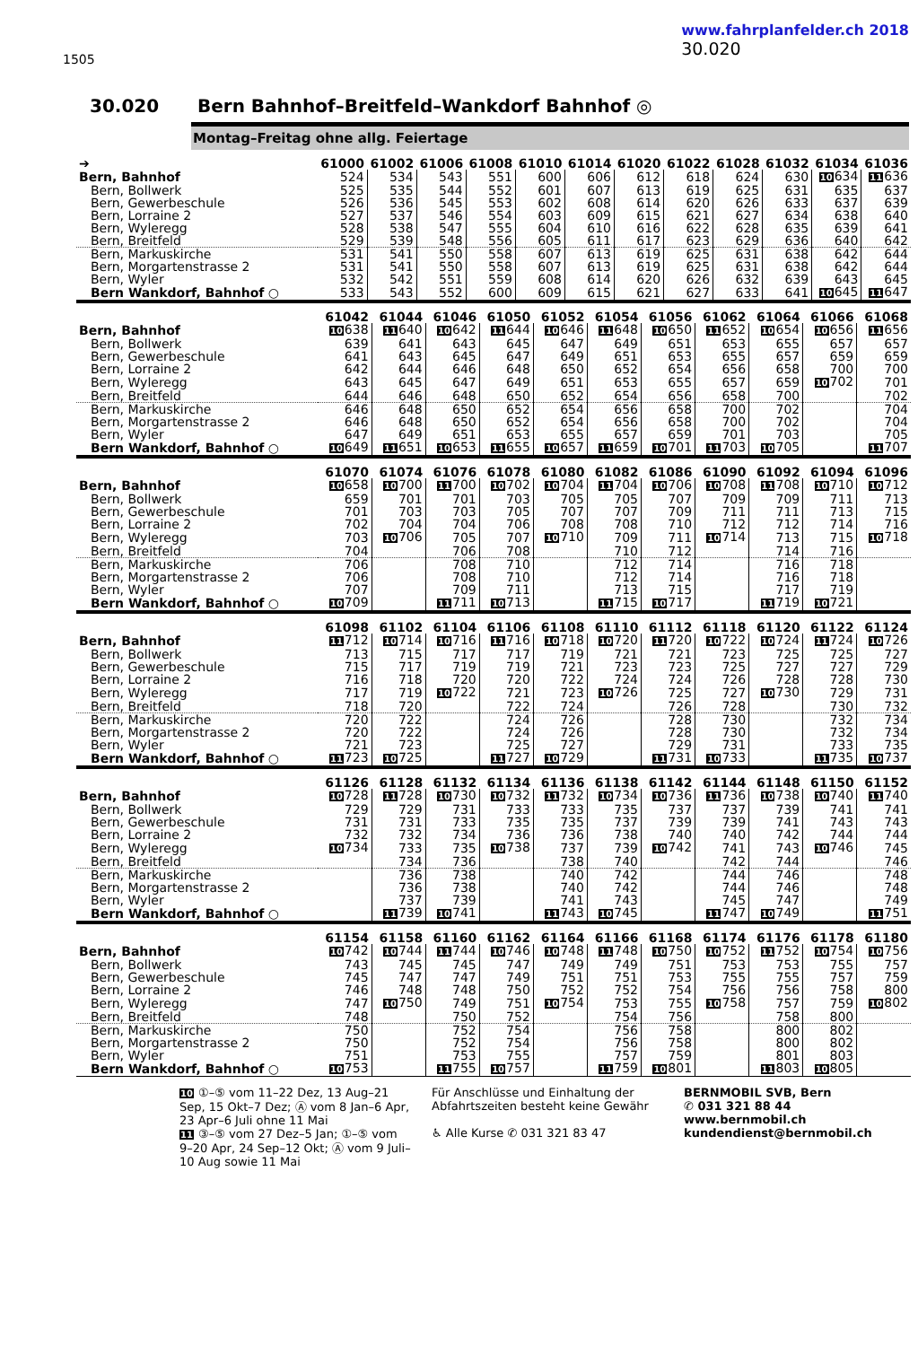1505
www.fahrplanfelder.ch 2018
30.020
30.020 Bern Bahnhof–Breitfeld–Wankdorf Bahnhof ◎
Montag–Freitag ohne allg. Feiertage
| ➔ | 61000 | 61002 | 61006 | 61008 | 61010 | 61014 | 61020 | 61022 | 61028 | 61032 | 61034 | 61036 |
| --- | --- | --- | --- | --- | --- | --- | --- | --- | --- | --- | --- | --- |
| Bern, Bahnhof | 524 | 534 | 543 | 551 | 600 | 606 | 612 | 618 | 624 | 630 | 10 634 | 11 636 |
| Bern, Bollwerk | 525 | 535 | 544 | 552 | 601 | 607 | 613 | 619 | 625 | 631 | 635 | 637 |
| Bern, Gewerbeschule | 526 | 536 | 545 | 553 | 602 | 608 | 614 | 620 | 626 | 633 | 637 | 639 |
| Bern, Lorraine 2 | 527 | 537 | 546 | 554 | 603 | 609 | 615 | 621 | 627 | 634 | 638 | 640 |
| Bern, Wyleregg | 528 | 538 | 547 | 555 | 604 | 610 | 616 | 622 | 628 | 635 | 639 | 641 |
| Bern, Breitfeld | 529 | 539 | 548 | 556 | 605 | 611 | 617 | 623 | 629 | 636 | 640 | 642 |
| Bern, Markuskirche | 531 | 541 | 550 | 558 | 607 | 613 | 619 | 625 | 631 | 638 | 642 | 644 |
| Bern, Morgartenstrasse 2 | 531 | 541 | 550 | 558 | 607 | 613 | 619 | 625 | 631 | 638 | 642 | 644 |
| Bern, Wyler | 532 | 542 | 551 | 559 | 608 | 614 | 620 | 626 | 632 | 639 | 643 | 645 |
| Bern Wankdorf, Bahnhof ○ | 533 | 543 | 552 | 600 | 609 | 615 | 621 | 627 | 633 | 641 | 10 645 | 11 647 |
| | 61042 | 61044 | 61046 | 61050 | 61052 | 61054 | 61056 | 61062 | 61064 | 61066 | 61068 |
| --- | --- | --- | --- | --- | --- | --- | --- | --- | --- | --- | --- |
| Bern, Bahnhof | 10 638 | 11 640 | 10 642 | 11 644 | 10 646 | 11 648 | 10 650 | 11 652 | 10 654 | 10 656 | 11 656 |
| Bern, Bollwerk | 639 | 641 | 643 | 645 | 647 | 649 | 651 | 653 | 655 | 657 | 657 |
| Bern, Gewerbeschule | 641 | 643 | 645 | 647 | 649 | 651 | 653 | 655 | 657 | 659 | 659 |
| Bern, Lorraine 2 | 642 | 644 | 646 | 648 | 650 | 652 | 654 | 656 | 658 | 700 | 700 |
| Bern, Wyleregg | 643 | 645 | 647 | 649 | 651 | 653 | 655 | 657 | 659 | 10 702 | 701 |
| Bern, Breitfeld | 644 | 646 | 648 | 650 | 652 | 654 | 656 | 658 | 700 | | 702 |
| Bern, Markuskirche | 646 | 648 | 650 | 652 | 654 | 656 | 658 | 700 | 702 | | 704 |
| Bern, Morgartenstrasse 2 | 646 | 648 | 650 | 652 | 654 | 656 | 658 | 700 | 702 | | 704 |
| Bern, Wyler | 647 | 649 | 651 | 653 | 655 | 657 | 659 | 701 | 703 | | 705 |
| Bern Wankdorf, Bahnhof ○ | 10 649 | 11 651 | 10 653 | 11 655 | 10 657 | 11 659 | 10 701 | 11 703 | 10 705 | | 11 707 |
| | 61070 | 61074 | 61076 | 61078 | 61080 | 61082 | 61086 | 61090 | 61092 | 61094 | 61096 |
| --- | --- | --- | --- | --- | --- | --- | --- | --- | --- | --- | --- |
| Bern, Bahnhof | 10 658 | 10 700 | 11 700 | 10 702 | 10 704 | 11 704 | 10 706 | 10 708 | 11 708 | 10 710 | 10 712 |
| Bern, Bollwerk | 659 | 701 | 701 | 703 | 705 | 705 | 707 | 709 | 709 | 711 | 713 |
| Bern, Gewerbeschule | 701 | 703 | 703 | 705 | 707 | 707 | 709 | 711 | 711 | 713 | 715 |
| Bern, Lorraine 2 | 702 | 704 | 704 | 706 | 708 | 708 | 710 | 712 | 712 | 714 | 716 |
| Bern, Wyleregg | 703 | 10 706 | 705 | 707 | 10 710 | 709 | 711 | 10 714 | 713 | 715 | 10 718 |
| Bern, Breitfeld | 704 | | 706 | 708 | | 710 | 712 | | 714 | 716 | |
| Bern, Markuskirche | 706 | | 708 | 710 | | 712 | 714 | | 716 | 718 | |
| Bern, Morgartenstrasse 2 | 706 | | 708 | 710 | | 712 | 714 | | 716 | 718 | |
| Bern, Wyler | 707 | | 709 | 711 | | 713 | 715 | | 717 | 719 | |
| Bern Wankdorf, Bahnhof ○ | 10 709 | | 11 711 | 10 713 | | 11 715 | 10 717 | | 11 719 | 10 721 | |
| | 61098 | 61102 | 61104 | 61106 | 61108 | 61110 | 61112 | 61118 | 61120 | 61122 | 61124 |
| --- | --- | --- | --- | --- | --- | --- | --- | --- | --- | --- | --- |
| Bern, Bahnhof | 11 712 | 10 714 | 10 716 | 11 716 | 10 718 | 10 720 | 11 720 | 10 722 | 10 724 | 11 724 | 10 726 |
| Bern, Bollwerk | 713 | 715 | 717 | 717 | 719 | 721 | 721 | 723 | 725 | 725 | 727 |
| Bern, Gewerbeschule | 715 | 717 | 719 | 719 | 721 | 723 | 723 | 725 | 727 | 727 | 729 |
| Bern, Lorraine 2 | 716 | 718 | 720 | 720 | 722 | 724 | 724 | 726 | 728 | 728 | 730 |
| Bern, Wyleregg | 717 | 719 | 10 722 | 721 | 723 | 10 726 | 725 | 727 | 10 730 | 729 | 731 |
| Bern, Breitfeld | 718 | 720 | | 722 | 724 | | 726 | 728 | | 730 | 732 |
| Bern, Markuskirche | 720 | 722 | | 724 | 726 | | 728 | 730 | | 732 | 734 |
| Bern, Morgartenstrasse 2 | 720 | 722 | | 724 | 726 | | 728 | 730 | | 732 | 734 |
| Bern, Wyler | 721 | 723 | | 725 | 727 | | 729 | 731 | | 733 | 735 |
| Bern Wankdorf, Bahnhof ○ | 11 723 | 10 725 | | 11 727 | 10 729 | | 11 731 | 10 733 | | 11 735 | 10 737 |
| | 61126 | 61128 | 61132 | 61134 | 61136 | 61138 | 61142 | 61144 | 61148 | 61150 | 61152 |
| --- | --- | --- | --- | --- | --- | --- | --- | --- | --- | --- | --- |
| Bern, Bahnhof | 10 728 | 11 728 | 10 730 | 10 732 | 11 732 | 10 734 | 10 736 | 11 736 | 10 738 | 10 740 | 11 740 |
| Bern, Bollwerk | 729 | 729 | 731 | 733 | 733 | 735 | 737 | 737 | 739 | 741 | 741 |
| Bern, Gewerbeschule | 731 | 731 | 733 | 735 | 735 | 737 | 739 | 739 | 741 | 743 | 743 |
| Bern, Lorraine 2 | 732 | 732 | 734 | 736 | 736 | 738 | 740 | 740 | 742 | 744 | 744 |
| Bern, Wyleregg | 10 734 | 733 | 735 | 10 738 | 737 | 739 | 10 742 | 741 | 743 | 10 746 | 745 |
| Bern, Breitfeld | | 734 | 736 | | 738 | 740 | | 742 | 744 | | 746 |
| Bern, Markuskirche | | 736 | 738 | | 740 | 742 | | 744 | 746 | | 748 |
| Bern, Morgartenstrasse 2 | | 736 | 738 | | 740 | 742 | | 744 | 746 | | 748 |
| Bern, Wyler | | 737 | 739 | | 741 | 743 | | 745 | 747 | | 749 |
| Bern Wankdorf, Bahnhof ○ | | 11 739 | 10 741 | | 11 743 | 10 745 | | 11 747 | 10 749 | | 11 751 |
| | 61154 | 61158 | 61160 | 61162 | 61164 | 61166 | 61168 | 61174 | 61176 | 61178 | 61180 |
| --- | --- | --- | --- | --- | --- | --- | --- | --- | --- | --- | --- |
| Bern, Bahnhof | 10 742 | 10 744 | 11 744 | 10 746 | 10 748 | 11 748 | 10 750 | 10 752 | 11 752 | 10 754 | 10 756 |
| Bern, Bollwerk | 743 | 745 | 745 | 747 | 749 | 749 | 751 | 753 | 753 | 755 | 757 |
| Bern, Gewerbeschule | 745 | 747 | 747 | 749 | 751 | 751 | 753 | 755 | 755 | 757 | 759 |
| Bern, Lorraine 2 | 746 | 748 | 748 | 750 | 752 | 752 | 754 | 756 | 756 | 758 | 800 |
| Bern, Wyleregg | 747 | 10 750 | 749 | 751 | 10 754 | 753 | 755 | 10 758 | 757 | 759 | 10 802 |
| Bern, Breitfeld | 748 | | 750 | 752 | | 754 | 756 | | 758 | 800 | |
| Bern, Markuskirche | 750 | | 752 | 754 | | 756 | 758 | | 800 | 802 | |
| Bern, Morgartenstrasse 2 | 750 | | 752 | 754 | | 756 | 758 | | 800 | 802 | |
| Bern, Wyler | 751 | | 753 | 755 | | 757 | 759 | | 801 | 803 | |
| Bern Wankdorf, Bahnhof ○ | 10 753 | | 11 755 | 10 757 | | 11 759 | 10 801 | | 11 803 | 10 805 | |
10 ①–⑤ vom 11–22 Dez, 13 Aug–21 Sep, 15 Okt–7 Dez; Ⓐ vom 8 Jan–6 Apr, 23 Apr–6 Juli ohne 11 Mai
11 ③–⑤ vom 27 Dez–5 Jan; ①–⑤ vom 9–20 Apr, 24 Sep–12 Okt; Ⓐ vom 9 Juli–10 Aug sowie 11 Mai
Für Anschlüsse und Einhaltung der Abfahrtszeiten besteht keine Gewähr
♿ Alle Kurse ✆ 031 321 83 47
BERNMOBIL SVB, Bern
✆ 031 321 88 44
www.bernmobil.ch
kundendienst@bernmobil.ch